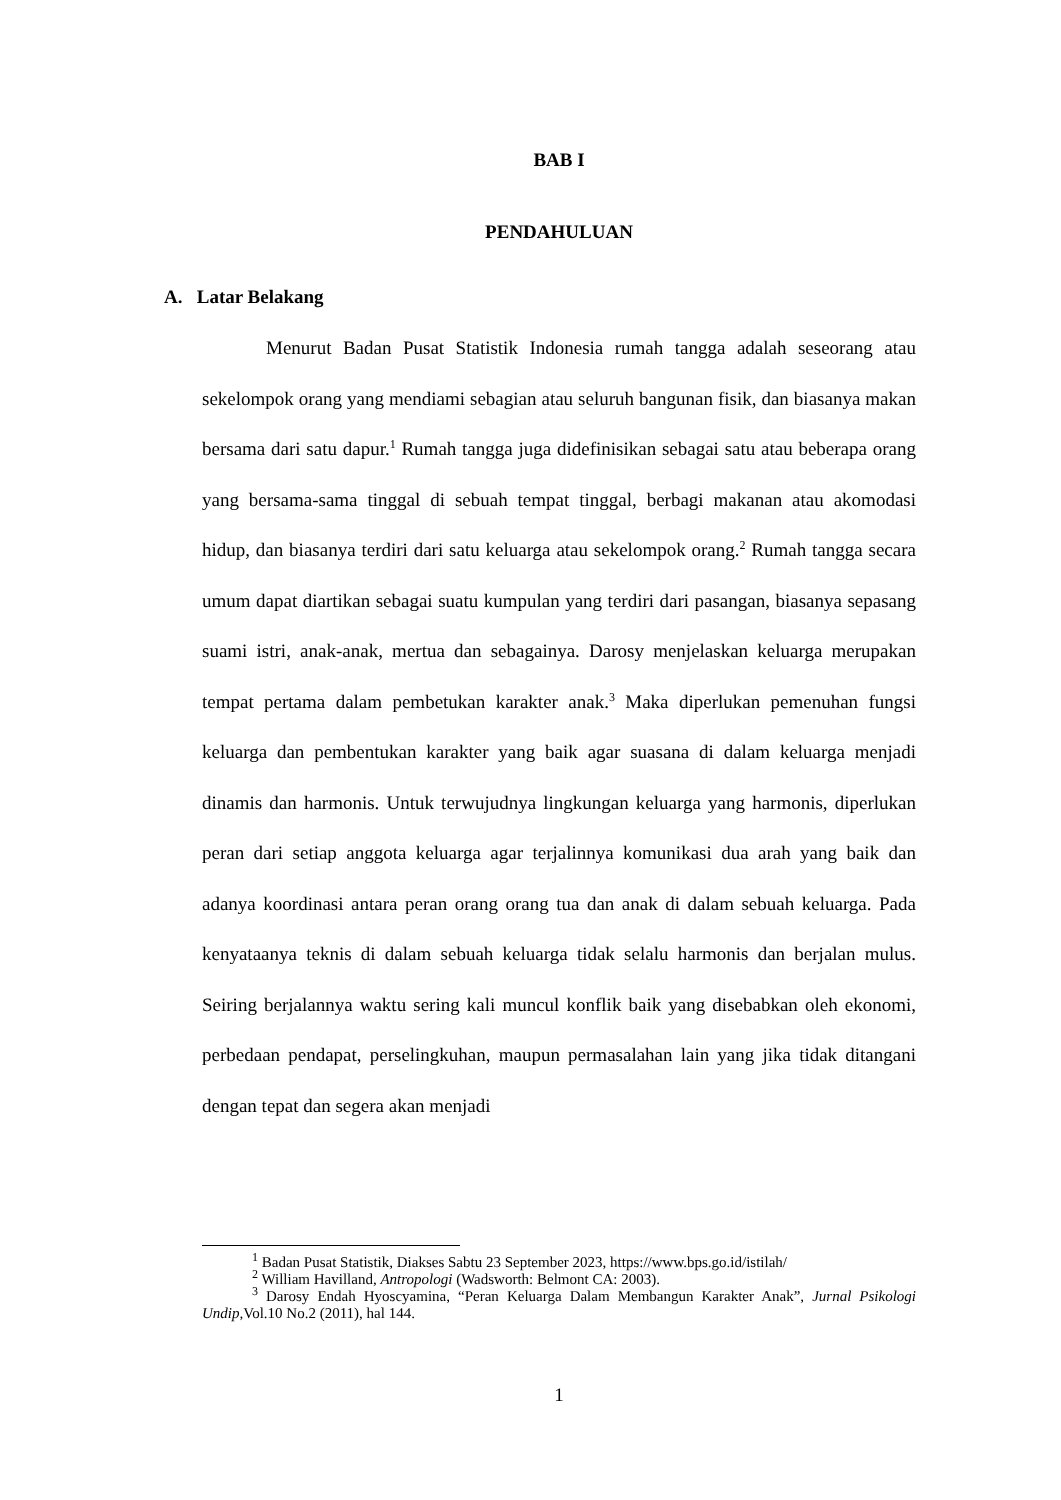BAB I
PENDAHULUAN
A. Latar Belakang
Menurut Badan Pusat Statistik Indonesia rumah tangga adalah seseorang atau sekelompok orang yang mendiami sebagian atau seluruh bangunan fisik, dan biasanya makan bersama dari satu dapur.<sup>1</sup> Rumah tangga juga didefinisikan sebagai satu atau beberapa orang yang bersama-sama tinggal di sebuah tempat tinggal, berbagi makanan atau akomodasi hidup, dan biasanya terdiri dari satu keluarga atau sekelompok orang.<sup>2</sup> Rumah tangga secara umum dapat diartikan sebagai suatu kumpulan yang terdiri dari pasangan, biasanya sepasang suami istri, anak-anak, mertua dan sebagainya. Darosy menjelaskan keluarga merupakan tempat pertama dalam pembetukan karakter anak.<sup>3</sup> Maka diperlukan pemenuhan fungsi keluarga dan pembentukan karakter yang baik agar suasana di dalam keluarga menjadi dinamis dan harmonis. Untuk terwujudnya lingkungan keluarga yang harmonis, diperlukan peran dari setiap anggota keluarga agar terjalinnya komunikasi dua arah yang baik dan adanya koordinasi antara peran orang orang tua dan anak di dalam sebuah keluarga. Pada kenyataanya teknis di dalam sebuah keluarga tidak selalu harmonis dan berjalan mulus. Seiring berjalannya waktu sering kali muncul konflik baik yang disebabkan oleh ekonomi, perbedaan pendapat, perselingkuhan, maupun permasalahan lain yang jika tidak ditangani dengan tepat dan segera akan menjadi
<sup>1</sup> Badan Pusat Statistik, Diakses Sabtu 23 September 2023, https://www.bps.go.id/istilah/
<sup>2</sup> William Havilland, Antropologi (Wadsworth: Belmont CA: 2003).
<sup>3</sup> Darosy Endah Hyoscyamina, “Peran Keluarga Dalam Membangun Karakter Anak”, Jurnal Psikologi Undip, Vol.10 No.2 (2011), hal 144.
1